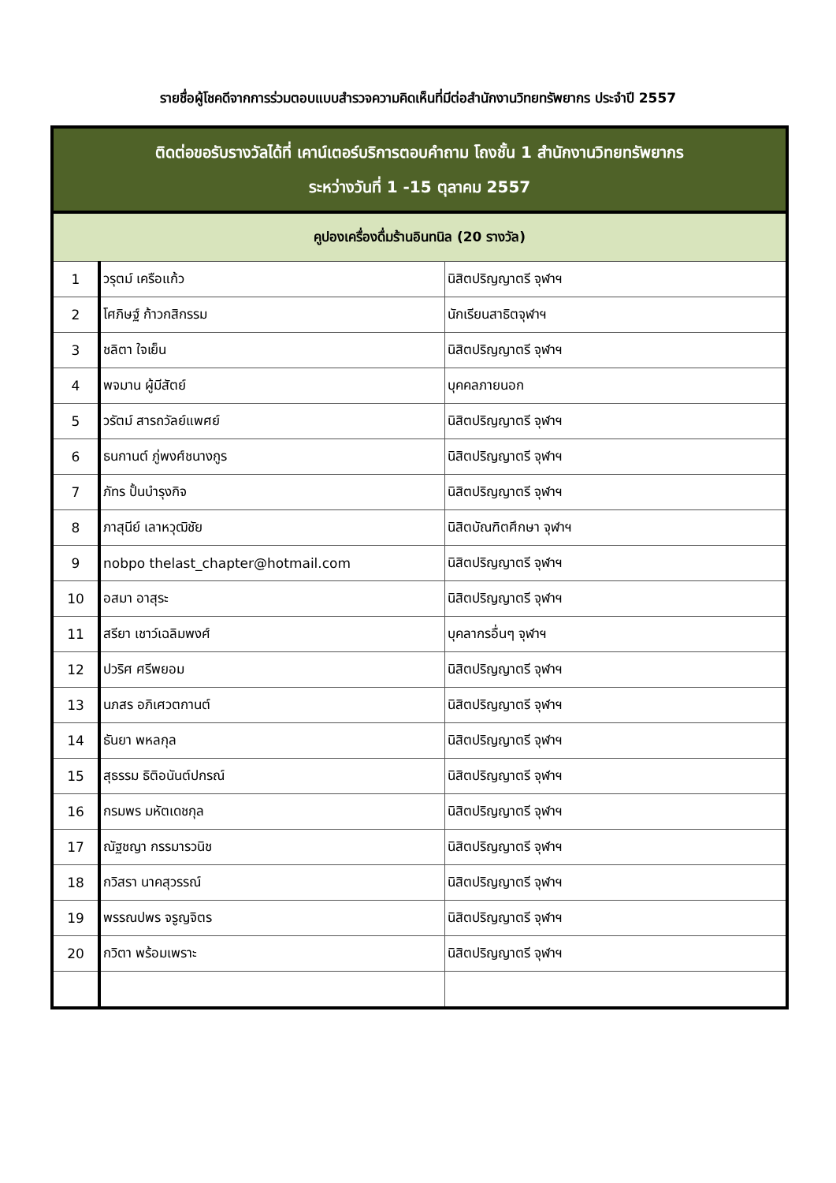รายชื่อผู้โชคดีจากการร่วมตอบแบบสำรวจความคิดเห็นที่มีต่อสำนักงานวิทยทรัพยากร ประจำปี 2557
| ติดต่อขอรับรางวัลได้ที่ เคาน์เตอร์บริการตอบคำถาม โถงชั้น 1 สำนักงานวิทยทรัพยากร ระหว่างวันที่ 1 -15 ตุลาคม 2557 | | |
| --- | --- | --- |
| คูปองเครื่องดื่มร้านอินทนิล (20 รางวัล) | | |
| 1 | วรุตม์ เครือแก้ว | นิสิตปริญญาตรี จุฬาฯ |
| 2 | โศภิษฐ์ ก้าวกสิกรรม | นักเรียนสาธิตจุฬาฯ |
| 3 | ชลิตา ใจเย็น | นิสิตปริญญาตรี จุฬาฯ |
| 4 | พจมาน ผู้มีสัตย์ | บุคคลภายนอก |
| 5 | วรัตม์ สารถวัลย์แพศย์ | นิสิตปริญญาตรี จุฬาฯ |
| 6 | ธนกานต์ ภู่พงศ์ชนางกูร | นิสิตปริญญาตรี จุฬาฯ |
| 7 | ภัทร ปั้นบำรุงกิจ | นิสิตปริญญาตรี จุฬาฯ |
| 8 | ภาสุนีย์ เลาหวุฒิชัย | นิสิตบัณฑิตศึกษา จุฬาฯ |
| 9 | nobpo thelast_chapter@hotmail.com | นิสิตปริญญาตรี จุฬาฯ |
| 10 | อสมา อาสุระ | นิสิตปริญญาตรี จุฬาฯ |
| 11 | สรียา เชาว์เฉลิมพงศ์ | บุคลากรอื่นๆ จุฬาฯ |
| 12 | ปวริศ ศรีพยอม | นิสิตปริญญาตรี จุฬาฯ |
| 13 | นภสร อภิเศวตกานต์ | นิสิตปริญญาตรี จุฬาฯ |
| 14 | ธันยา พหลกุล | นิสิตปริญญาตรี จุฬาฯ |
| 15 | สุธรรม ธิติอนันต์ปกรณ์ | นิสิตปริญญาตรี จุฬาฯ |
| 16 | กรมพร มหัตเดชกุล | นิสิตปริญญาตรี จุฬาฯ |
| 17 | ณัฐชญา กรรมารวนิช | นิสิตปริญญาตรี จุฬาฯ |
| 18 | กวิสรา นาคสุวรรณ์ | นิสิตปริญญาตรี จุฬาฯ |
| 19 | พรรณปพร จรูญจิตร | นิสิตปริญญาตรี จุฬาฯ |
| 20 | กวิตา พร้อมเพราะ | นิสิตปริญญาตรี จุฬาฯ |